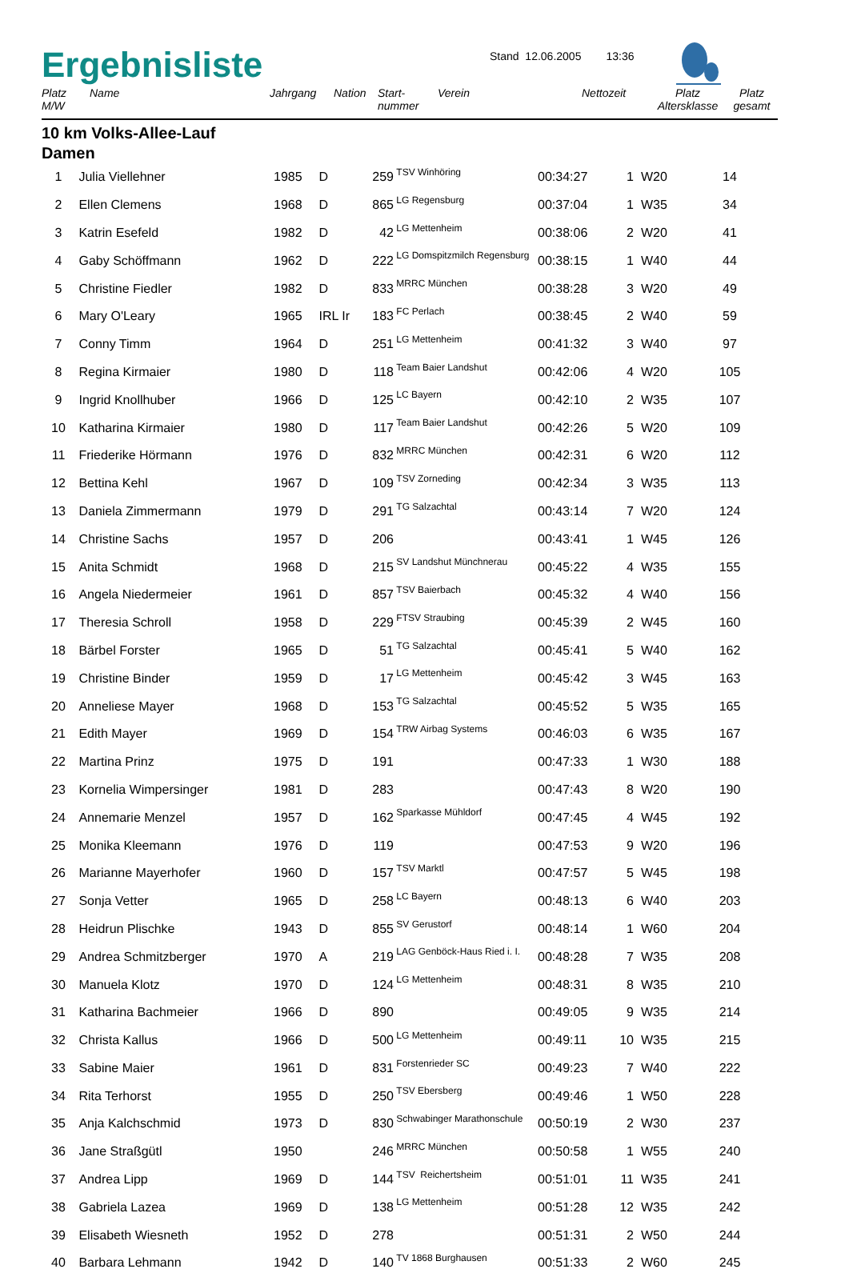Ergebnisliste
Stand 12.06.2005 13:36
| Platz M/W | Name | Jahrgang | Nation | Start- nummer | Verein | Nettozeit | Platz Altersklasse | Platz gesamt |
| --- | --- | --- | --- | --- | --- | --- | --- | --- |
10 km Volks-Allee-Lauf
Damen
| 1 | Julia Viellehner | 1985 | D | 259 | TSV Winhöring | 00:34:27 | 1 | W20 | 14 |
| 2 | Ellen Clemens | 1968 | D | 865 | LG Regensburg | 00:37:04 | 1 | W35 | 34 |
| 3 | Katrin Esefeld | 1982 | D | 42 | LG Mettenheim | 00:38:06 | 2 | W20 | 41 |
| 4 | Gaby Schöffmann | 1962 | D | 222 | LG Domspitzmilch Regensburg | 00:38:15 | 1 | W40 | 44 |
| 5 | Christine Fiedler | 1982 | D | 833 | MRRC München | 00:38:28 | 3 | W20 | 49 |
| 6 | Mary O'Leary | 1965 | IRL Ir | 183 | FC Perlach | 00:38:45 | 2 | W40 | 59 |
| 7 | Conny Timm | 1964 | D | 251 | LG Mettenheim | 00:41:32 | 3 | W40 | 97 |
| 8 | Regina Kirmaier | 1980 | D | 118 | Team Baier Landshut | 00:42:06 | 4 | W20 | 105 |
| 9 | Ingrid Knollhuber | 1966 | D | 125 | LC Bayern | 00:42:10 | 2 | W35 | 107 |
| 10 | Katharina Kirmaier | 1980 | D | 117 | Team Baier Landshut | 00:42:26 | 5 | W20 | 109 |
| 11 | Friederike Hörmann | 1976 | D | 832 | MRRC München | 00:42:31 | 6 | W20 | 112 |
| 12 | Bettina Kehl | 1967 | D | 109 | TSV Zorneding | 00:42:34 | 3 | W35 | 113 |
| 13 | Daniela Zimmermann | 1979 | D | 291 | TG Salzachtal | 00:43:14 | 7 | W20 | 124 |
| 14 | Christine Sachs | 1957 | D | 206 | | 00:43:41 | 1 | W45 | 126 |
| 15 | Anita Schmidt | 1968 | D | 215 | SV Landshut Münchnerau | 00:45:22 | 4 | W35 | 155 |
| 16 | Angela Niedermeier | 1961 | D | 857 | TSV Baierbach | 00:45:32 | 4 | W40 | 156 |
| 17 | Theresia Schroll | 1958 | D | 229 | FTSV Straubing | 00:45:39 | 2 | W45 | 160 |
| 18 | Bärbel Forster | 1965 | D | 51 | TG Salzachtal | 00:45:41 | 5 | W40 | 162 |
| 19 | Christine Binder | 1959 | D | 17 | LG Mettenheim | 00:45:42 | 3 | W45 | 163 |
| 20 | Anneliese Mayer | 1968 | D | 153 | TG Salzachtal | 00:45:52 | 5 | W35 | 165 |
| 21 | Edith Mayer | 1969 | D | 154 | TRW Airbag Systems | 00:46:03 | 6 | W35 | 167 |
| 22 | Martina Prinz | 1975 | D | 191 | | 00:47:33 | 1 | W30 | 188 |
| 23 | Kornelia Wimpersinger | 1981 | D | 283 | | 00:47:43 | 8 | W20 | 190 |
| 24 | Annemarie Menzel | 1957 | D | 162 | Sparkasse Mühldorf | 00:47:45 | 4 | W45 | 192 |
| 25 | Monika Kleemann | 1976 | D | 119 | | 00:47:53 | 9 | W20 | 196 |
| 26 | Marianne Mayerhofer | 1960 | D | 157 | TSV Marktl | 00:47:57 | 5 | W45 | 198 |
| 27 | Sonja Vetter | 1965 | D | 258 | LC Bayern | 00:48:13 | 6 | W40 | 203 |
| 28 | Heidrun Plischke | 1943 | D | 855 | SV Gerustorf | 00:48:14 | 1 | W60 | 204 |
| 29 | Andrea Schmitzberger | 1970 | A | 219 | LAG Genböck-Haus Ried i. I. | 00:48:28 | 7 | W35 | 208 |
| 30 | Manuela Klotz | 1970 | D | 124 | LG Mettenheim | 00:48:31 | 8 | W35 | 210 |
| 31 | Katharina Bachmeier | 1966 | D | 890 | | 00:49:05 | 9 | W35 | 214 |
| 32 | Christa Kallus | 1966 | D | 500 | LG Mettenheim | 00:49:11 | 10 | W35 | 215 |
| 33 | Sabine Maier | 1961 | D | 831 | Forstenrieder SC | 00:49:23 | 7 | W40 | 222 |
| 34 | Rita Terhorst | 1955 | D | 250 | TSV Ebersberg | 00:49:46 | 1 | W50 | 228 |
| 35 | Anja Kalchschmid | 1973 | D | 830 | Schwabinger Marathonschule | 00:50:19 | 2 | W30 | 237 |
| 36 | Jane Straßgütl | 1950 | | 246 | MRRC München | 00:50:58 | 1 | W55 | 240 |
| 37 | Andrea Lipp | 1969 | D | 144 | TSV Reichertsheim | 00:51:01 | 11 | W35 | 241 |
| 38 | Gabriela Lazea | 1969 | D | 138 | LG Mettenheim | 00:51:28 | 12 | W35 | 242 |
| 39 | Elisabeth Wiesneth | 1952 | D | 278 | | 00:51:31 | 2 | W50 | 244 |
| 40 | Barbara Lehmann | 1942 | D | 140 | TV 1868 Burghausen | 00:51:33 | 2 | W60 | 245 |